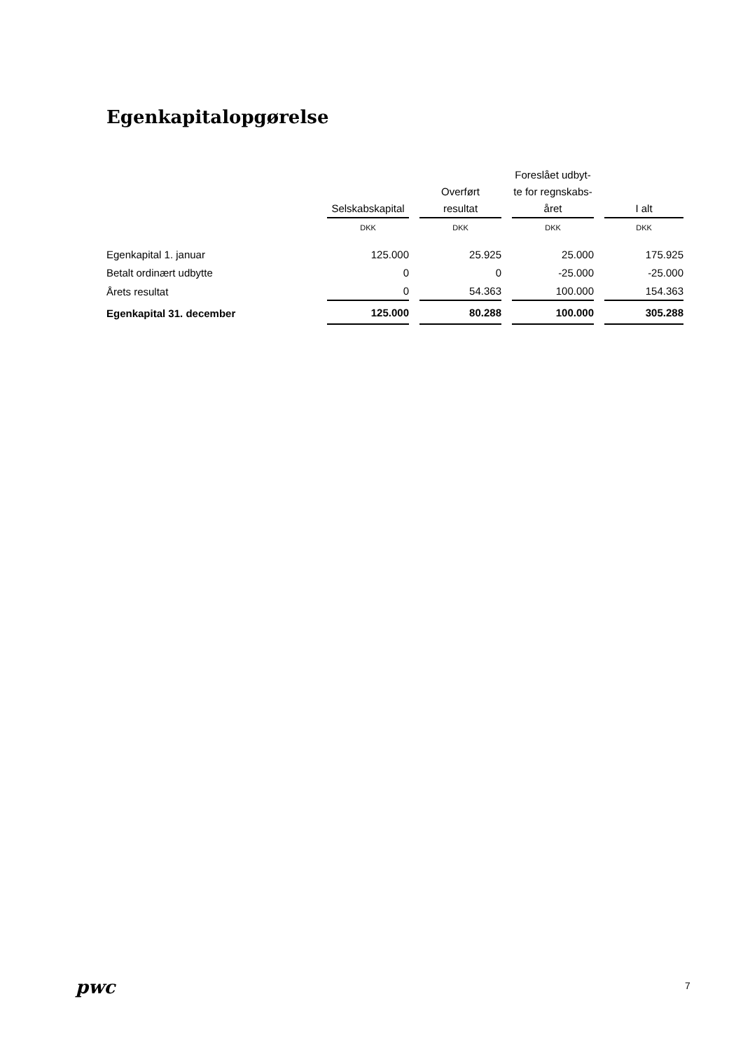Egenkapitalopgørelse
| | Selskabskapital | Overført resultat | Foreslået udbyt- te for regnskabs- året | I alt |
| --- | --- | --- | --- | --- |
| | DKK | DKK | DKK | DKK |
| Egenkapital 1. januar | 125.000 | 25.925 | 25.000 | 175.925 |
| Betalt ordinært udbytte | 0 | 0 | -25.000 | -25.000 |
| Årets resultat | 0 | 54.363 | 100.000 | 154.363 |
| Egenkapital 31. december | 125.000 | 80.288 | 100.000 | 305.288 |
pwc 7